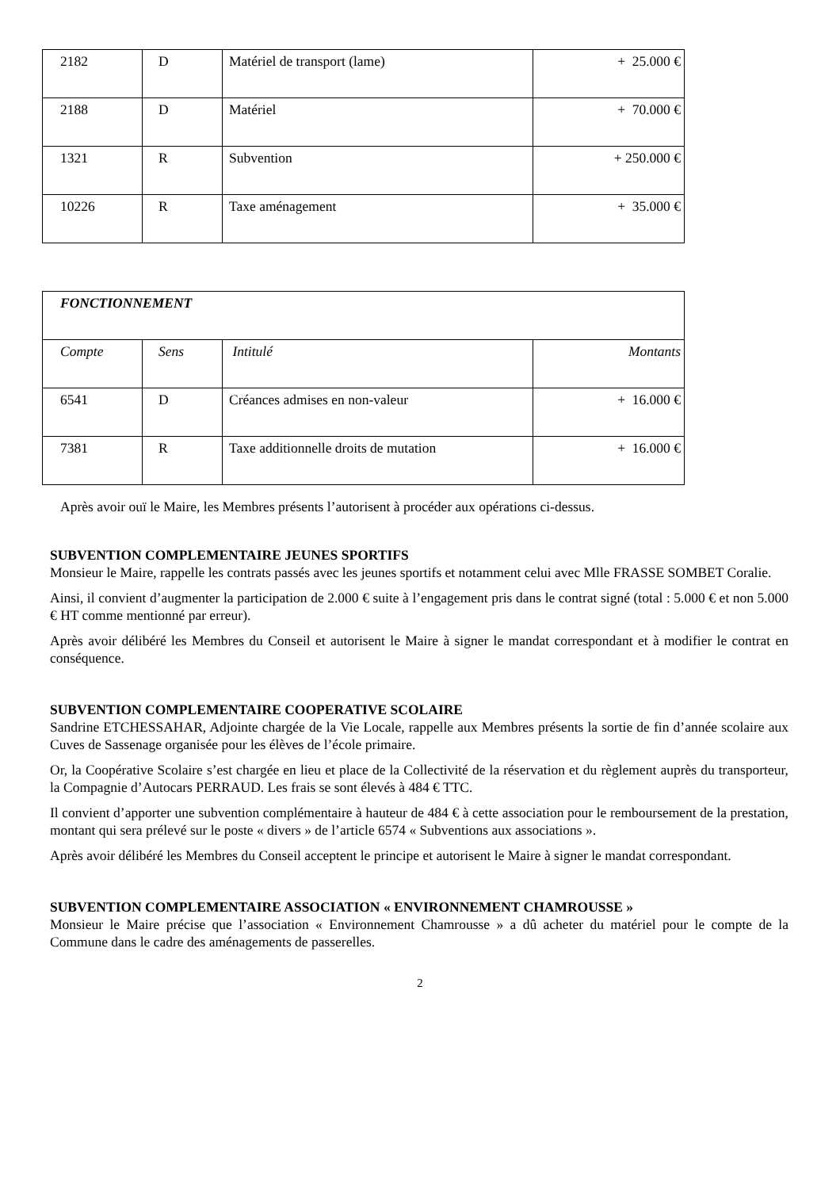| 2182 | D | Matériel de transport (lame) | + 25.000 € |
| 2188 | D | Matériel | + 70.000 € |
| 1321 | R | Subvention | + 250.000 € |
| 10226 | R | Taxe aménagement | + 35.000 € |
| FONCTIONNEMENT | | | |
| Compte | Sens | Intitulé | Montants |
| 6541 | D | Créances admises en non-valeur | + 16.000 € |
| 7381 | R | Taxe additionnelle droits de mutation | + 16.000 € |
Après avoir ouï le Maire, les Membres présents l’autorisent à procéder aux opérations ci-dessus.
SUBVENTION COMPLEMENTAIRE JEUNES SPORTIFS
Monsieur le Maire, rappelle les contrats passés avec les jeunes sportifs et notamment celui avec Mlle FRASSE SOMBET Coralie.
Ainsi, il convient d’augmenter la participation de 2.000 € suite à l’engagement pris dans le contrat signé (total : 5.000 € et non 5.000 € HT comme mentionné par erreur).
Après avoir délibéré les Membres du Conseil et autorisent le Maire à signer le mandat correspondant et à modifier le contrat en conséquence.
SUBVENTION COMPLEMENTAIRE COOPERATIVE SCOLAIRE
Sandrine ETCHESSAHAR, Adjointe chargée de la Vie Locale, rappelle aux Membres présents la sortie de fin d’année scolaire aux Cuves de Sassenage organisée pour les élèves de l’école primaire.
Or, la Coopérative Scolaire s’est chargée en lieu et place de la Collectivité de la réservation et du règlement auprès du transporteur, la Compagnie d’Autocars PERRAUD. Les frais se sont élevés à 484 € TTC.
Il convient d’apporter une subvention complémentaire à hauteur de 484 € à cette association pour le remboursement de la prestation, montant qui sera prélevé sur le poste « divers » de l’article 6574 « Subventions aux associations ».
Après avoir délibéré les Membres du Conseil acceptent le principe et autorisent le Maire à signer le mandat correspondant.
SUBVENTION COMPLEMENTAIRE ASSOCIATION « ENVIRONNEMENT CHAMROUSSE »
Monsieur le Maire précise que l’association « Environnement Chamrousse » a dû acheter du matériel pour le compte de la Commune dans le cadre des aménagements de passerelles.
2